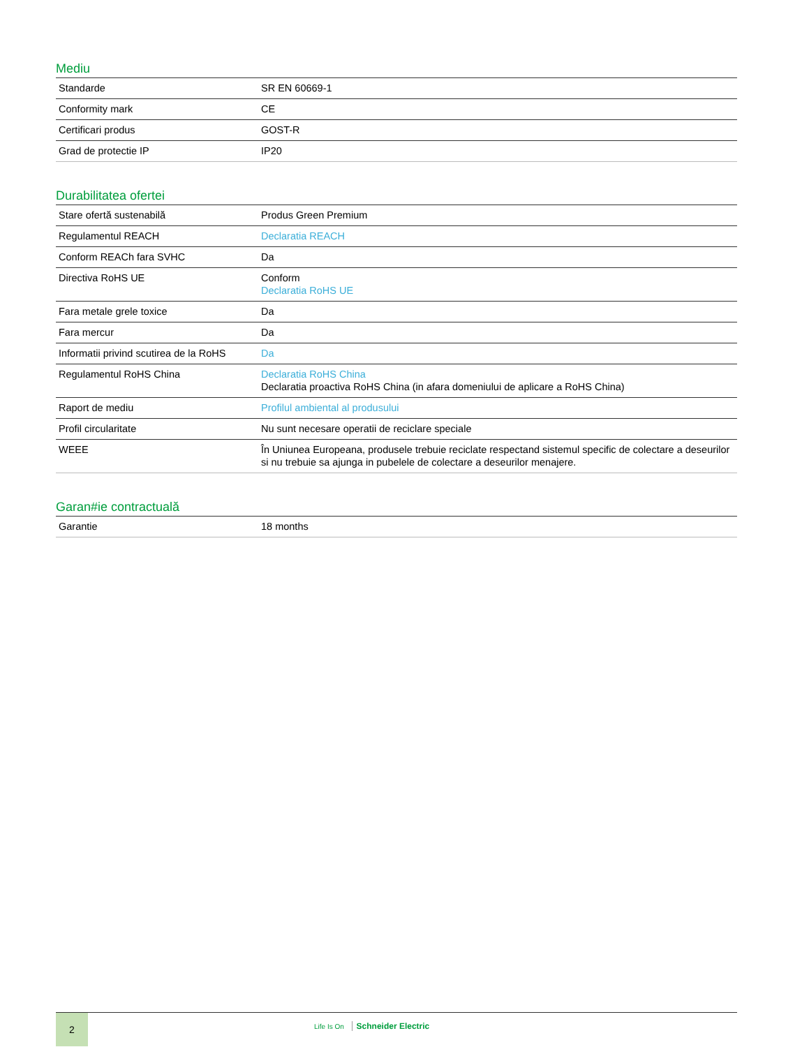Mediu
| Standarde | SR EN 60669-1 |
| Conformity mark | CE |
| Certificari produs | GOST-R |
| Grad de protectie IP | IP20 |
Durabilitatea ofertei
| Stare ofertă sustenabilă | Produs Green Premium |
| Regulamentul REACH | Declaratia REACH |
| Conform REACh fara SVHC | Da |
| Directiva RoHS UE | Conform Declaratia RoHS UE |
| Fara metale grele toxice | Da |
| Fara mercur | Da |
| Informatii privind scutirea de la RoHS | Da |
| Regulamentul RoHS China | Declaratia RoHS China Declaratia proactiva RoHS China (in afara domeniului de aplicare a RoHS China) |
| Raport de mediu | Profilul ambiental al produsului |
| Profil circularitate | Nu sunt necesare operatii de reciclare speciale |
| WEEE | În Uniunea Europeana, produsele trebuie reciclate respectand sistemul specific de colectare a deseurilor si nu trebuie sa ajunga in pubelele de colectare a deseurilor menajere. |
Garan#ie contractuală
| Garantie | 18 months |
2
Life Is On Schneider Electric